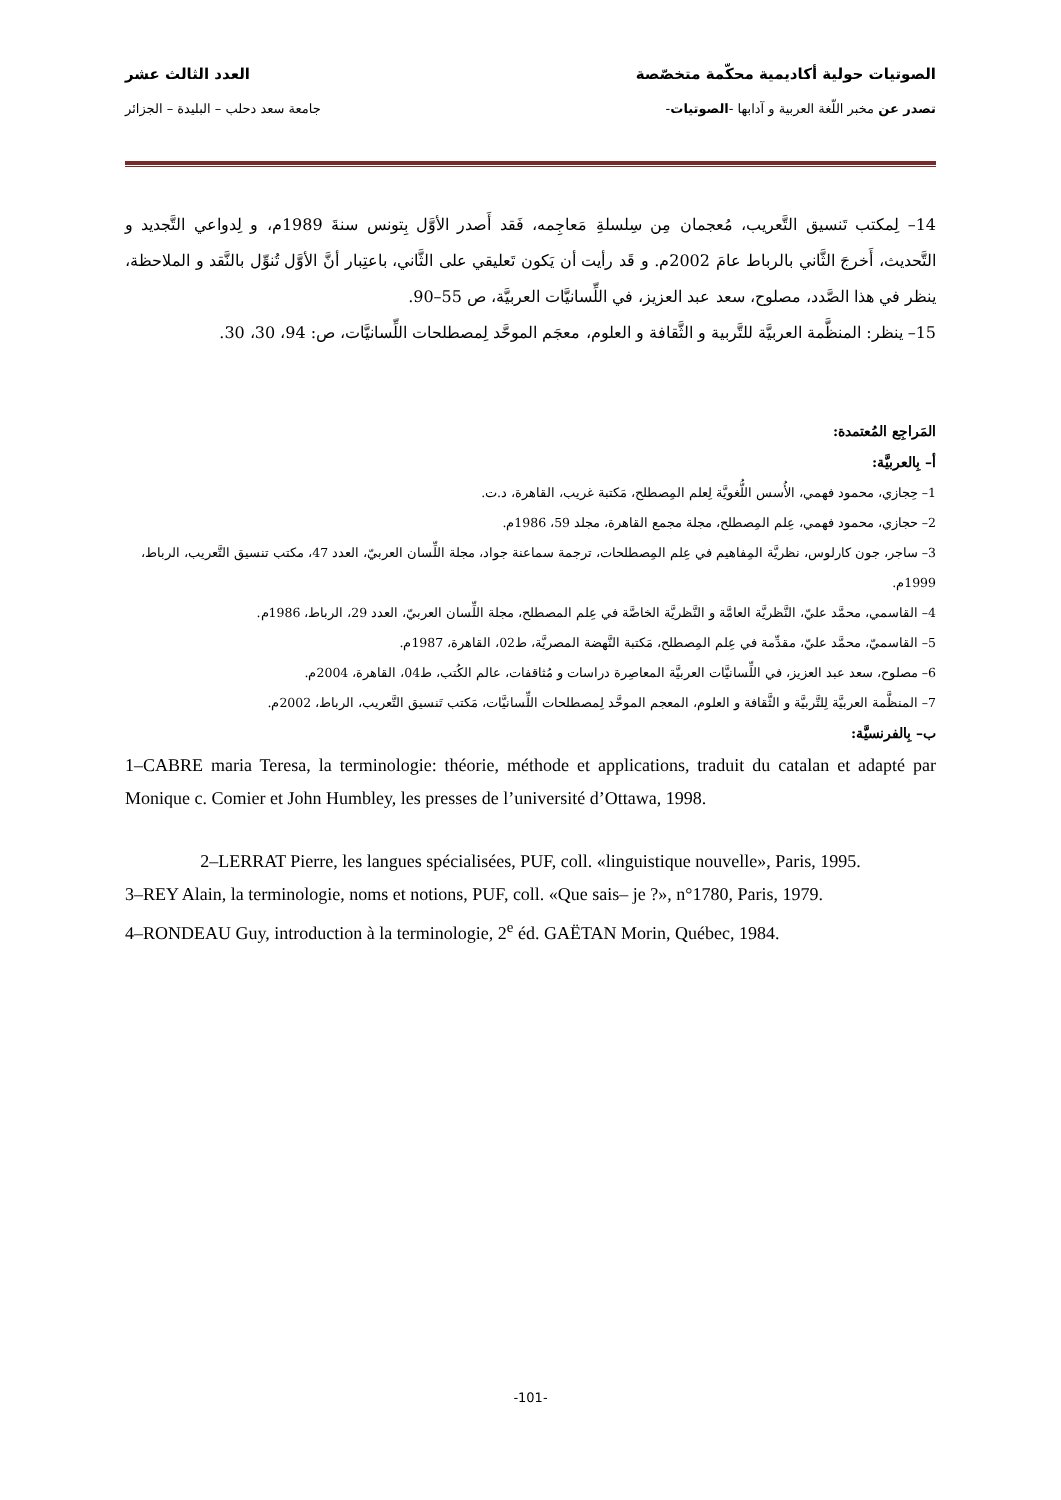الصوتيات حولية أكاديمية محكّمة متخصّصة العدد الثالث عشر
تصدر عن مخبر اللّغة العربية و آدابها -الصوتيات- جامعة سعد دحلب – البليدة – الجزائر
14– لِمكتب تَنسيق التَّعريب، مُعجمان مِن سِلسلةِ مَعاجِمه، فَقد أَصدر الأوَّل بِتونس سنةَ 1989م، و لِدواعي التَّجديد و التَّحديث، أَخرجَ الثَّاني بالرباط عامَ 2002م. و قَد رأيت أن يَكون تَعليقي على الثَّاني، باعتِبار أنَّ الأوَّل تُنوِّل بالنَّقد و الملاحظة، ينظر في هذا الصَّدد، مصلوح، سعد عبد العزيز، في اللِّسانيَّات العربيَّة، ص 55–90.
15– ينظر: المنظَّمة العربيَّة للتَّربية و الثَّقافة و العلوم، معجَم الموحَّد لِمصطلحات اللِّسانيَّات، ص: 94، 30، 30.
المَراجِع المُعتمدة:
أ– بِالعربيَّة:
1– حِجازي، محمود فهمي، الأُسس اللُّغويَّة لِعلم المِصطلح، مَكتبة غريب، القاهرة، د.ت.
2– حجازي، محمود فهمي، عِلم المِصطلح، مجلة مجمع القاهرة، مجلد 59، 1986م.
3– ساجر، جون كارلوس، نظريَّة المِفاهيم في عِلم المِصطلحات، ترجمة سماعنة جواد، مجلة اللِّسان العربيّ، العدد 47، مكتب تنسيق التَّعريب، الرباط، 1999م.
4– القاسمي، محمَّد عليّ، النَّظريَّة العامَّة و النَّظريَّة الخاصَّة في عِلم المصطلح، مجلة اللِّسان العربيّ، العدد 29، الرباط، 1986م.
5– القاسميّ، محمَّد عليّ، مقدِّمة في عِلم المِصطلح، مَكتبة النَّهضة المصريَّة، ط02، القاهرة، 1987م.
6– مصلوح، سعد عبد العزيز، في اللِّسانيَّات العربيَّة المعاصِرة دراسات و مُثاقفات، عالم الكُتب، ط04، القاهرة، 2004م.
7– المنظَّمة العربيَّة لِلتَّربيَّة و الثَّقافة و العلوم، المعجم الموحَّد لِمصطلحات اللِّسانيَّات، مَكتب تَنسيق التَّعريب، الرباط، 2002م.
ب– بِالفرنسيَّة:
1–CABRE maria Teresa, la terminologie: théorie, méthode et applications, traduit du catalan et adapté par Monique c. Comier et John Humbley, les presses de l’université d’Ottawa, 1998.
2–LERRAT Pierre, les langues spécialisées, PUF, coll. «linguistique nouvelle», Paris, 1995.
3–REY Alain, la terminologie, noms et notions, PUF, coll. «Que sais– je ?», n°1780, Paris, 1979.
4–RONDEAU Guy, introduction à la terminologie, 2<sup>e</sup> éd. GAËTAN Morin, Québec, 1984.
-101-